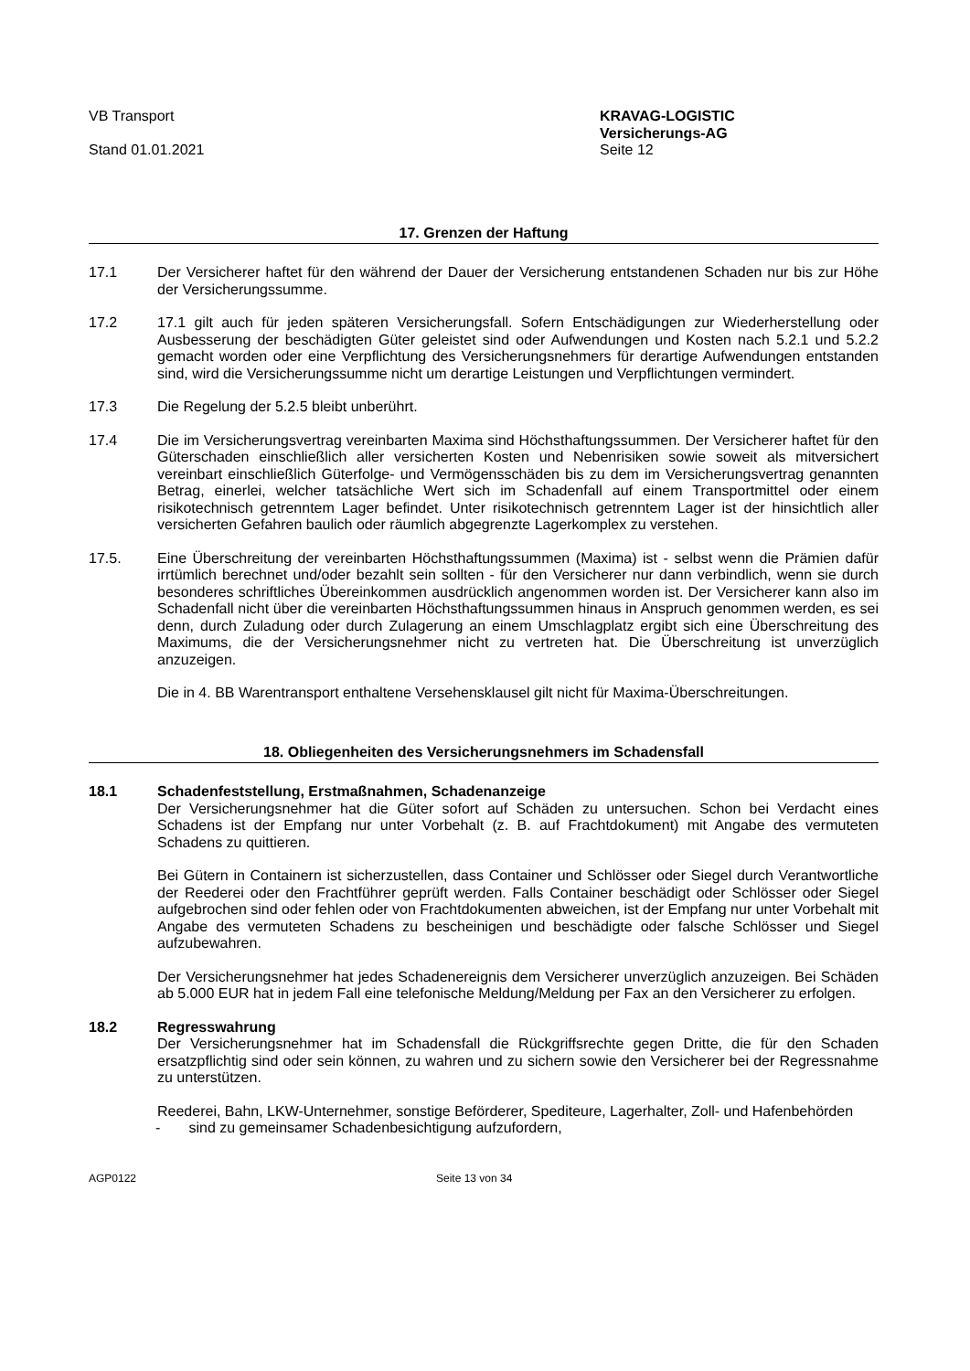VB Transport
Stand 01.01.2021
KRAVAG-LOGISTIC
Versicherungs-AG
Seite 12
17. Grenzen der Haftung
17.1 Der Versicherer haftet für den während der Dauer der Versicherung entstandenen Schaden nur bis zur Höhe der Versicherungssumme.
17.2 17.1 gilt auch für jeden späteren Versicherungsfall. Sofern Entschädigungen zur Wiederherstellung oder Ausbesserung der beschädigten Güter geleistet sind oder Aufwendungen und Kosten nach 5.2.1 und 5.2.2 gemacht worden oder eine Verpflichtung des Versicherungsnehmers für derartige Aufwendungen entstanden sind, wird die Versicherungssumme nicht um derartige Leistungen und Verpflichtungen vermindert.
17.3 Die Regelung der 5.2.5 bleibt unberührt.
17.4 Die im Versicherungsvertrag vereinbarten Maxima sind Höchsthaftungssummen. Der Versicherer haftet für den Güterschaden einschließlich aller versicherten Kosten und Nebenrisiken sowie soweit als mitversichert vereinbart einschließlich Güterfolge- und Vermögensschäden bis zu dem im Versicherungsvertrag genannten Betrag, einerlei, welcher tatsächliche Wert sich im Schadenfall auf einem Transportmittel oder einem risikotechnisch getrenntem Lager befindet. Unter risikotechnisch getrenntem Lager ist der hinsichtlich aller versicherten Gefahren baulich oder räumlich abgegrenzte Lagerkomplex zu verstehen.
17.5. Eine Überschreitung der vereinbarten Höchsthaftungssummen (Maxima) ist - selbst wenn die Prämien dafür irrtümlich berechnet und/oder bezahlt sein sollten - für den Versicherer nur dann verbindlich, wenn sie durch besonderes schriftliches Übereinkommen ausdrücklich angenommen worden ist. Der Versicherer kann also im Schadenfall nicht über die vereinbarten Höchsthaftungssummen hinaus in Anspruch genommen werden, es sei denn, durch Zuladung oder durch Zulagerung an einem Umschlagplatz ergibt sich eine Überschreitung des Maximums, die der Versicherungsnehmer nicht zu vertreten hat. Die Überschreitung ist unverzüglich anzuzeigen.
Die in 4. BB Warentransport enthaltene Versehensklausel gilt nicht für Maxima-Überschreitungen.
18. Obliegenheiten des Versicherungsnehmers im Schadensfall
18.1 Schadenfeststellung, Erstmaßnahmen, Schadenanzeige
Der Versicherungsnehmer hat die Güter sofort auf Schäden zu untersuchen. Schon bei Verdacht eines Schadens ist der Empfang nur unter Vorbehalt (z. B. auf Frachtdokument) mit Angabe des vermuteten Schadens zu quittieren.
Bei Gütern in Containern ist sicherzustellen, dass Container und Schlösser oder Siegel durch Verantwortliche der Reederei oder den Frachtführer geprüft werden. Falls Container beschädigt oder Schlösser oder Siegel aufgebrochen sind oder fehlen oder von Frachtdokumenten abweichen, ist der Empfang nur unter Vorbehalt mit Angabe des vermuteten Schadens zu bescheinigen und beschädigte oder falsche Schlösser und Siegel aufzubewahren.
Der Versicherungsnehmer hat jedes Schadenereignis dem Versicherer unverzüglich anzuzeigen. Bei Schäden ab 5.000 EUR hat in jedem Fall eine telefonische Meldung/Meldung per Fax an den Versicherer zu erfolgen.
18.2 Regresswahrung
Der Versicherungsnehmer hat im Schadensfall die Rückgriffsrechte gegen Dritte, die für den Schaden ersatzpflichtig sind oder sein können, zu wahren und zu sichern sowie den Versicherer bei der Regressnahme zu unterstützen.
Reederei, Bahn, LKW-Unternehmer, sonstige Beförderer, Spediteure, Lagerhalter, Zoll- und Hafenbehörden
- sind zu gemeinsamer Schadenbesichtigung aufzufordern,
AGP0122 Seite 13 von 34